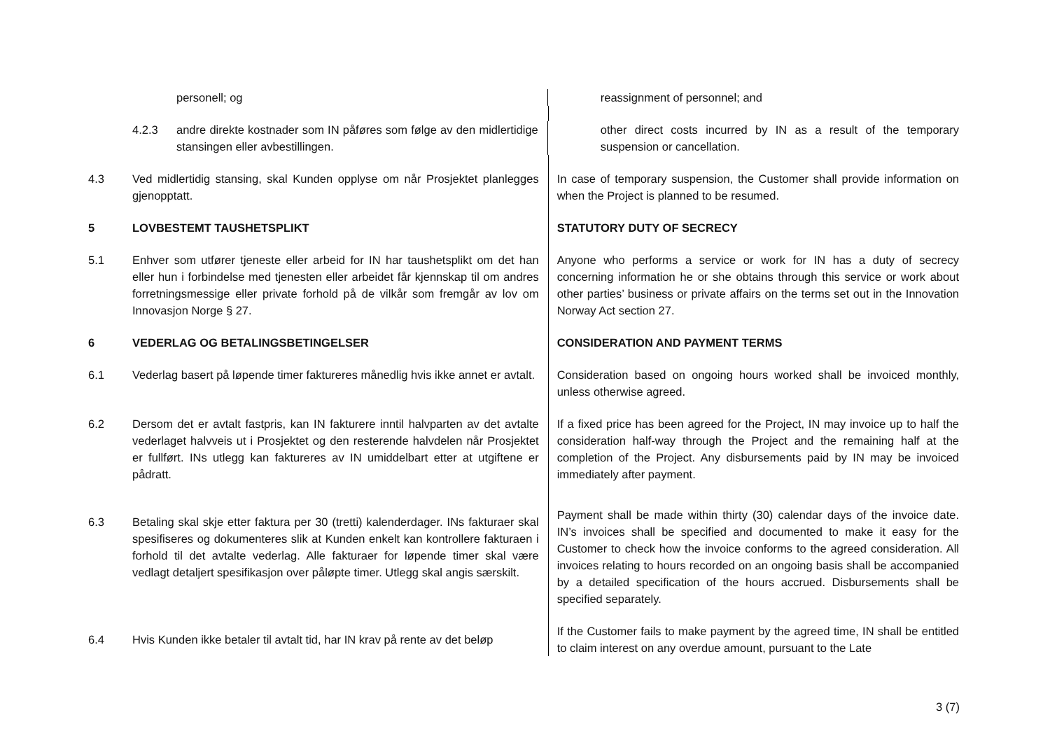personell; og reassignment of personnel; and
4.2.3 andre direkte kostnader som IN påføres som følge av den midlertidige stansingen eller avbestillingen.
other direct costs incurred by IN as a result of the temporary suspension or cancellation.
4.3 Ved midlertidig stansing, skal Kunden opplyse om når Prosjektet planlegges gjenopptatt.
In case of temporary suspension, the Customer shall provide information on when the Project is planned to be resumed.
5 LOVBESTEMT TAUSHETSPLIKT STATUTORY DUTY OF SECRECY
5.1 Enhver som utfører tjeneste eller arbeid for IN har taushetsplikt om det han eller hun i forbindelse med tjenesten eller arbeidet får kjennskap til om andres forretningsmessige eller private forhold på de vilkår som fremgår av lov om Innovasjon Norge § 27.
Anyone who performs a service or work for IN has a duty of secrecy concerning information he or she obtains through this service or work about other parties’ business or private affairs on the terms set out in the Innovation Norway Act section 27.
6 VEDERLAG OG BETALINGSBETINGELSER CONSIDERATION AND PAYMENT TERMS
6.1 Vederlag basert på løpende timer faktureres månedlig hvis ikke annet er avtalt.
Consideration based on ongoing hours worked shall be invoiced monthly, unless otherwise agreed.
6.2 Dersom det er avtalt fastpris, kan IN fakturere inntil halvparten av det avtalte vederlaget halvveis ut i Prosjektet og den resterende halvdelen når Prosjektet er fullført. INs utlegg kan faktureres av IN umiddelbart etter at utgiftene er pådratt.
If a fixed price has been agreed for the Project, IN may invoice up to half the consideration half-way through the Project and the remaining half at the completion of the Project. Any disbursements paid by IN may be invoiced immediately after payment.
6.3 Betaling skal skje etter faktura per 30 (tretti) kalenderdager. INs fakturaer skal spesifiseres og dokumenteres slik at Kunden enkelt kan kontrollere fakturaen i forhold til det avtalte vederlag. Alle fakturaer for løpende timer skal være vedlagt detaljert spesifikasjon over påløpte timer. Utlegg skal angis særskilt.
Payment shall be made within thirty (30) calendar days of the invoice date. IN’s invoices shall be specified and documented to make it easy for the Customer to check how the invoice conforms to the agreed consideration. All invoices relating to hours recorded on an ongoing basis shall be accompanied by a detailed specification of the hours accrued. Disbursements shall be specified separately.
6.4 Hvis Kunden ikke betaler til avtalt tid, har IN krav på rente av det beløp
If the Customer fails to make payment by the agreed time, IN shall be entitled to claim interest on any overdue amount, pursuant to the Late
3 (7)